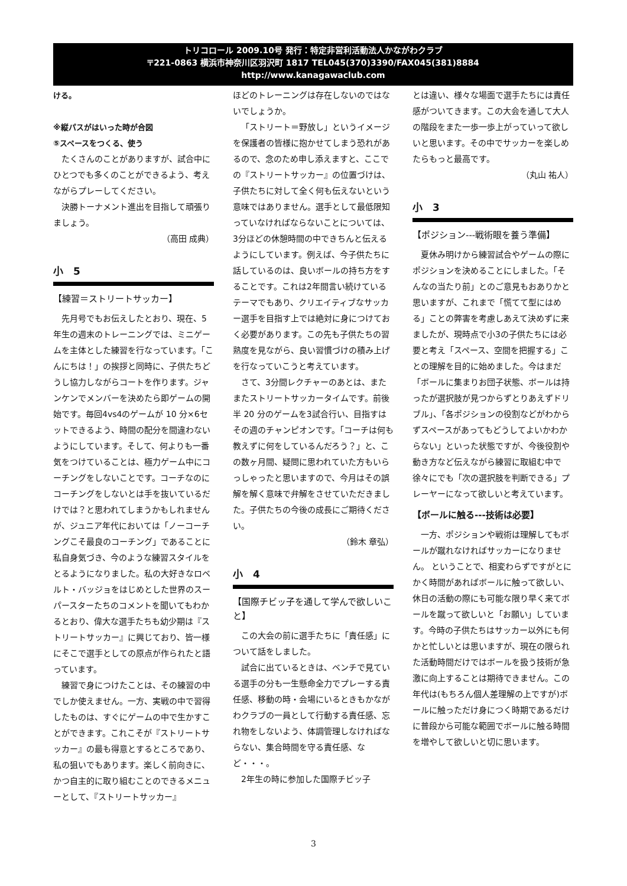トリコロール 2009.10号 発行：特定非営利活動法人かながわクラブ
〒221-0863 横浜市神奈川区羽沢町 1817 TEL045(370)3390/FAX045(381)8884
http://www.kanagawaclub.com
ける。
※縦パスがはいった時が合図
⑤スペースをつくる、使う
たくさんのことがありますが、試合中にひとつでも多くのことができるよう、考えながらプレーしてください。
決勝トーナメント進出を目指して頑張りましょう。
（高田 成典）
小　5
【練習＝ストリートサッカー】
先月号でもお伝えしたとおり、現在、5年生の週末のトレーニングでは、ミニゲームを主体とした練習を行なっています。「こんにちは！」の挨拶と同時に、子供たちどうし協力しながらコートを作ります。ジャンケンでメンバーを決めたら即ゲームの開始です。毎回4vs4のゲームが 10 分×6セットできるよう、時間の配分を間違わないようにしています。そして、何よりも一番気をつけていることは、極力ゲーム中にコーチングをしないことです。コーチなのにコーチングをしないとは手を抜いているだけでは？と思われてしまうかもしれませんが、ジュニア年代においては「ノーコーチングこそ最良のコーチング」であることに私自身気づき、今のような練習スタイルをとるようになりました。私の大好きなロベルト・バッジョをはじめとした世界のスーパースターたちのコメントを聞いてもわかるとおり、偉大な選手たちも幼少期は『ストリートサッカー』に興じており、皆一様にそこで選手としての原点が作られたと語っています。
練習で身につけたことは、その練習の中でしか使えません。一方、実戦の中で習得したものは、すぐにゲームの中で生かすことができます。これこそが『ストリートサッカー』の最も得意とするところであり、私の狙いでもあります。楽しく前向きに、かつ自主的に取り組むことのできるメニューとして、『ストリートサッカー』
ほどのトレーニングは存在しないのではないでしょうか。
「ストリート＝野放し」というイメージを保護者の皆様に抱かせてしまう恐れがあるので、念のため申し添えますと、ここでの『ストリートサッカー』の位置づけは、子供たちに対して全く何も伝えないという意味ではありません。選手として最低限知っていなければならないことについては、3分ほどの休憩時間の中できちんと伝えるようにしています。例えば、今子供たちに話しているのは、良いボールの持ち方をすることです。これは2年間言い続けているテーマでもあり、クリエイティブなサッカー選手を目指す上では絶対に身につけておく必要があります。この先も子供たちの習熟度を見ながら、良い習慣づけの積み上げを行なっていこうと考えています。
さて、3分間レクチャーのあとは、またまたストリートサッカータイムです。前後半 20 分のゲームを3試合行い、目指すはその週のチャンピオンです。「コーチは何も教えずに何をしているんだろう？」と、この数ヶ月間、疑問に思われていた方もいらっしゃったと思いますので、今月はその誤解を解く意味で弁解をさせていただきました。子供たちの今後の成長にご期待ください。
（鈴木 章弘）
小　4
【国際チビッ子を通して学んで欲しいこと】
この大会の前に選手たちに「責任感」について話をしました。
試合に出ているときは、ベンチで見ている選手の分も一生懸命全力でプレーする責任感、移動の時・会場にいるときもかながわクラブの一員として行動する責任感、忘れ物をしないよう、体調管理しなければならない、集合時間を守る責任感、など・・・。
2年生の時に参加した国際チビッ子
とは違い、様々な場面で選手たちには責任感がついてきます。この大会を通して大人の階段をまた一歩一歩上がっていって欲しいと思います。その中でサッカーを楽しめたらもっと最高です。
（丸山 祐人）
小　3
【ポジション---戦術眼を養う準備】
夏休み明けから練習試合やゲームの際にポジションを決めることにしました。「そんなの当たり前」とのご意見もおありかと思いますが、これまで「慌てて型にはめる」ことの弊害を考慮しあえて決めずに来ましたが、現時点で小3の子供たちには必要と考え「スペース、空間を把握する」ことの理解を目的に始めました。今はまだ「ボールに集まりお団子状態、ボールは持ったが選択肢が見つからずとりあえずドリブル」、「各ポジションの役割などがわからずスペースがあってもどうしてよいかわからない」といった状態ですが、今後役割や動き方など伝えながら練習に取組む中で徐々にでも「次の選択肢を判断できる」プレーヤーになって欲しいと考えています。
【ボールに触る---技術は必要】
一方、ポジションや戦術は理解してもボールが蹴れなければサッカーになりません。 ということで、相変わらずですがとにかく時間があればボールに触って欲しい、休日の活動の際にも可能な限り早く来てボールを蹴って欲しいと「お願い」しています。今時の子供たちはサッカー以外にも何かと忙しいとは思いますが、現在の限られた活動時間だけではボールを扱う技術が急激に向上することは期待できません。この年代は(もちろん個人差理解の上ですが)ボールに触っただけ身につく時期であるだけに普段から可能な範囲でボールに触る時間を増やして欲しいと切に思います。
3